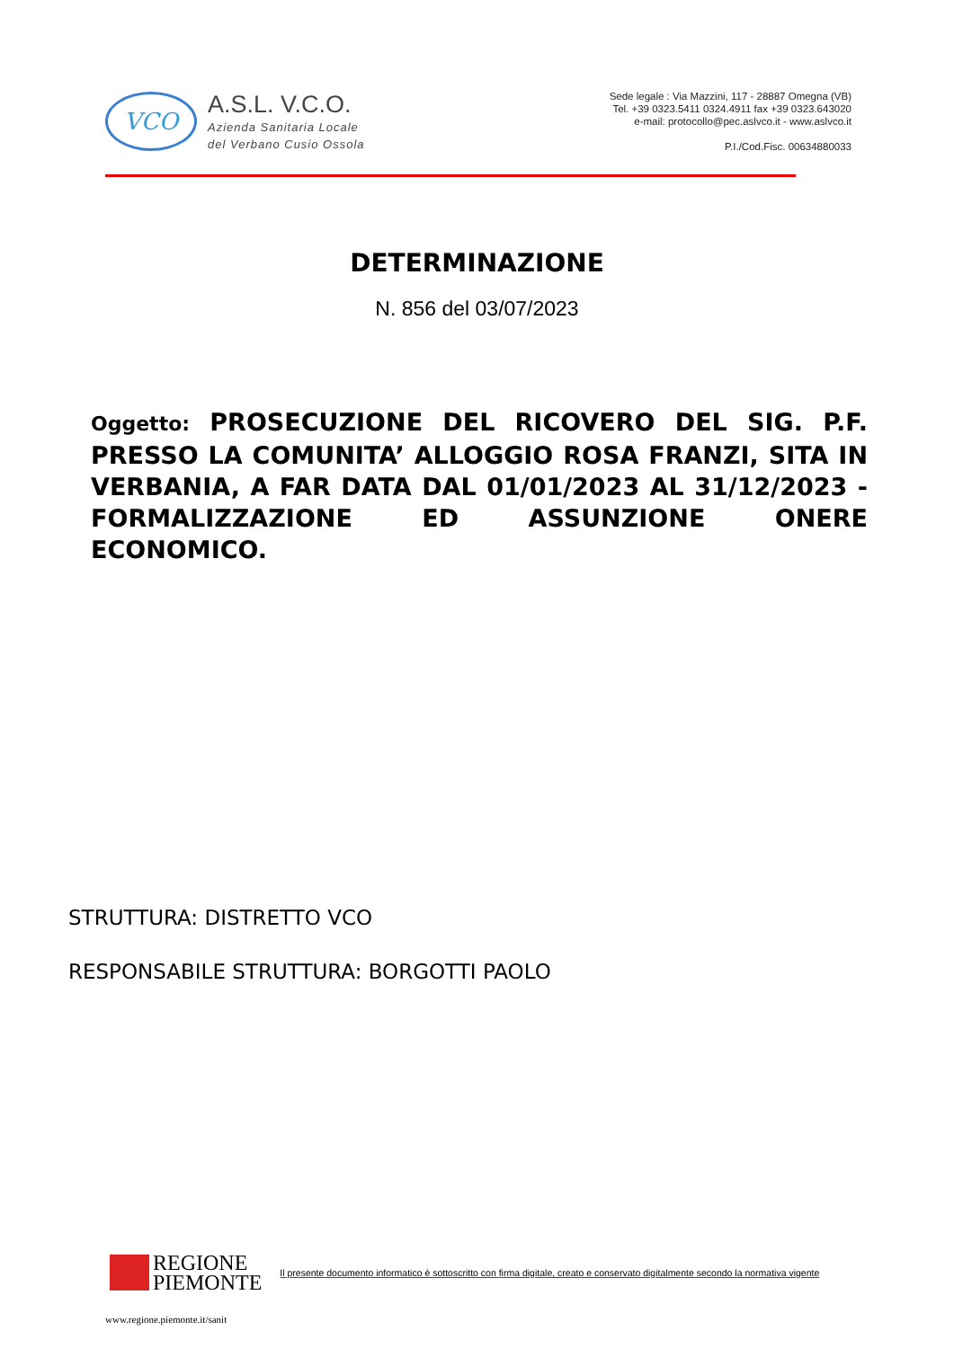VCO
A.S.L. V.C.O.
Azienda Sanitaria Locale
del Verbano Cusio Ossola
Sede legale : Via Mazzini, 117 - 28887 Omegna (VB)
Tel. +39 0323.5411 0324.4911 fax +39 0323.643020
e-mail: protocollo@pec.aslvco.it - www.aslvco.it
P.I./Cod.Fisc. 00634880033
DETERMINAZIONE
N. 856 del 03/07/2023
Oggetto: PROSECUZIONE DEL RICOVERO DEL SIG. P.F. PRESSO LA COMUNITA’ ALLOGGIO ROSA FRANZI, SITA IN VERBANIA, A FAR DATA DAL 01/01/2023 AL 31/12/2023 - FORMALIZZAZIONE ED ASSUNZIONE ONERE ECONOMICO.
STRUTTURA: DISTRETTO VCO
RESPONSABILE STRUTTURA: BORGOTTI PAOLO
REGIONE
PIEMONTE
Il presente documento informatico è sottoscritto con firma digitale, creato e conservato digitalmente secondo la normativa vigente
www.regione.piemonte.it/sanit